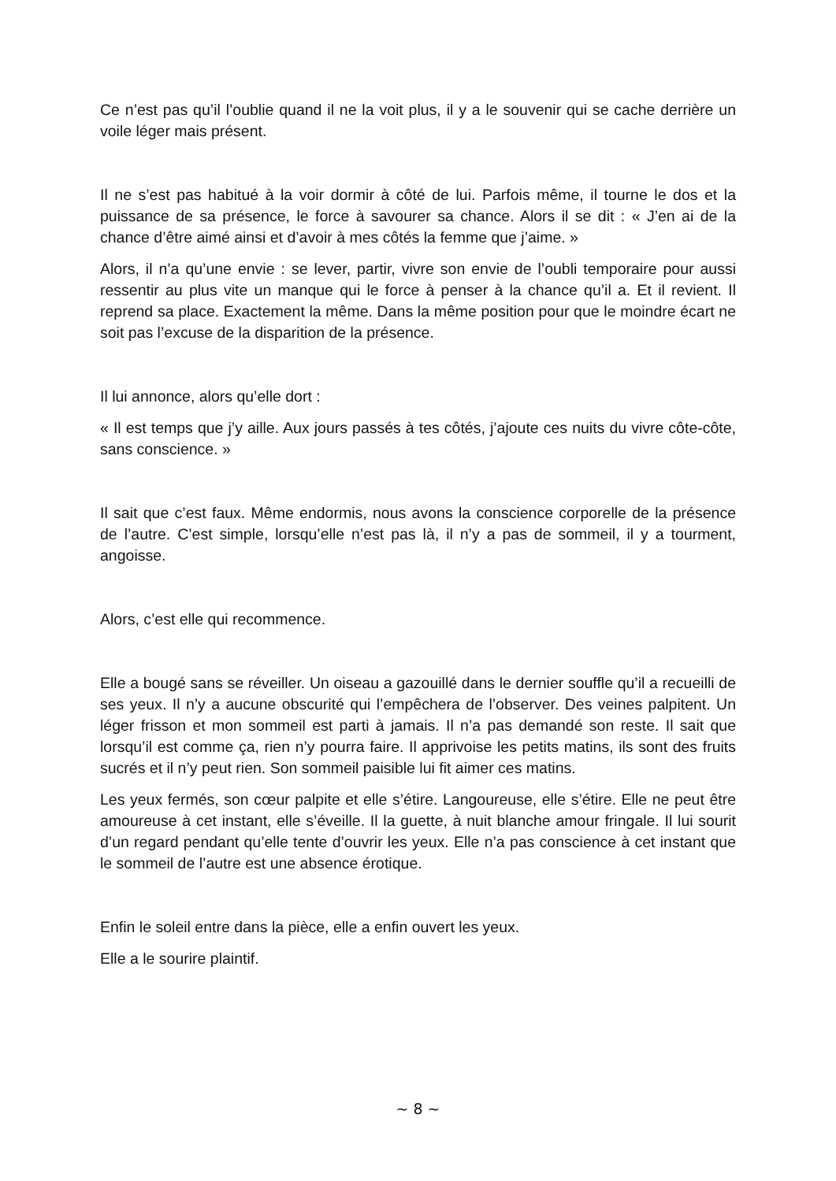Ce n’est pas qu’il l’oublie quand il ne la voit plus, il y a le souvenir qui se cache derrière un voile léger mais présent.
Il ne s’est pas habitué à la voir dormir à côté de lui. Parfois même, il tourne le dos et la puissance de sa présence, le force à savourer sa chance. Alors il se dit : « J’en ai de la chance d’être aimé ainsi et d’avoir à mes côtés la femme que j’aime. »
Alors, il n’a qu’une envie : se lever, partir, vivre son envie de l’oubli temporaire pour aussi ressentir au plus vite un manque qui le force à penser à la chance qu’il a. Et il revient. Il reprend sa place. Exactement la même. Dans la même position pour que le moindre écart ne soit pas l’excuse de la disparition de la présence.
Il lui annonce, alors qu’elle dort :
« Il est temps que j’y aille. Aux jours passés à tes côtés, j’ajoute ces nuits du vivre côte-côte, sans conscience. »
Il sait que c’est faux. Même endormis, nous avons la conscience corporelle de la présence de l’autre. C’est simple, lorsqu’elle n’est pas là, il n’y a pas de sommeil, il y a tourment, angoisse.
Alors, c’est elle qui recommence.
Elle a bougé sans se réveiller. Un oiseau a gazouillé dans le dernier souffle qu’il a recueilli de ses yeux. Il n’y a aucune obscurité qui l’empêchera de l’observer. Des veines palpitent. Un léger frisson et mon sommeil est parti à jamais. Il n’a pas demandé son reste. Il sait que lorsqu’il est comme ça, rien n’y pourra faire. Il apprivoise les petits matins, ils sont des fruits sucrés et il n’y peut rien. Son sommeil paisible lui fit aimer ces matins.
Les yeux fermés, son cœur palpite et elle s’étire. Langoureuse, elle s’étire. Elle ne peut être amoureuse à cet instant, elle s’éveille. Il la guette, à nuit blanche amour fringale. Il lui sourit d’un regard pendant qu’elle tente d’ouvrir les yeux. Elle n’a pas conscience à cet instant que le sommeil de l’autre est une absence érotique.
Enfin le soleil entre dans la pièce, elle a enfin ouvert les yeux.
Elle a le sourire plaintif.
~ 8 ~